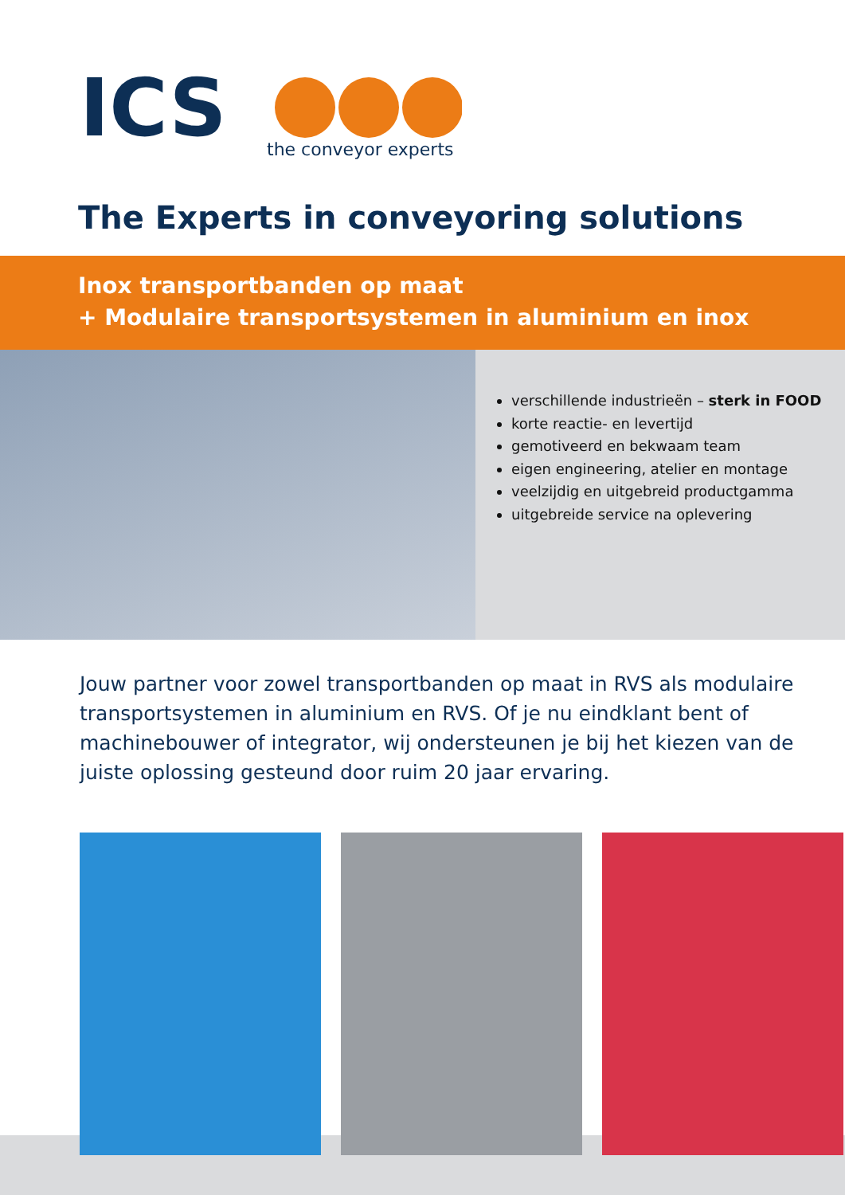ICS
the conveyor experts
The Experts in conveyoring solutions
Inox transportbanden op maat
+ Modulaire transportsystemen in aluminium en inox
verschillende industrieën – sterk in FOOD
korte reactie- en levertijd
gemotiveerd en bekwaam team
eigen engineering, atelier en montage
veelzijdig en uitgebreid productgamma
uitgebreide service na oplevering
Jouw partner voor zowel transportbanden op maat in RVS als modulaire transportsystemen in aluminium en RVS. Of je nu eindklant bent of machinebouwer of integrator, wij ondersteunen je bij het kiezen van de juiste oplossing gesteund door ruim 20 jaar ervaring.